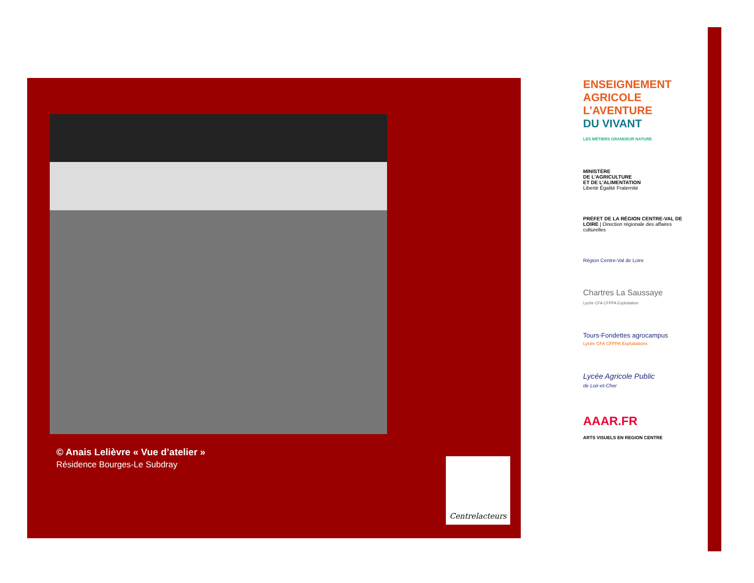© Anais Lelièvre « Vue d’atelier »
Résidence Bourges-Le Subdray
Centrelacteurs
ENSEIGNEMENT AGRICOLE
L’AVENTURE
DU VIVANT
LES MÉTIERS GRANDEUR NATURE
MINISTÈRE
DE L’AGRICULTURE
ET DE L’ALIMENTATION
Liberté Égalité Fraternité
PRÉFET DE LA RÉGION CENTRE-VAL DE LOIRE | Direction régionale des affaires culturelles
Région Centre-Val de Loire
Chartres La Saussaye
Lycée CFA CFPPA Exploitation
Tours-Fondettes agrocampus
Lycée CFA CFPPA Exploitations
Lycée Agricole Public
de Loir-et-Cher
AAAR.FR
ARTS VISUELS EN REGION CENTRE